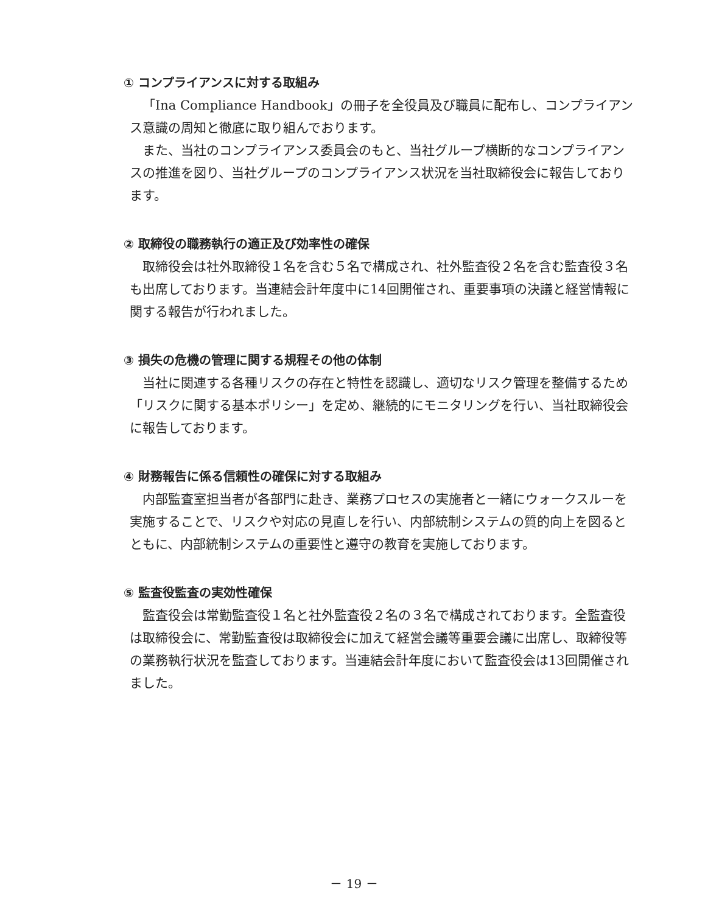① コンプライアンスに対する取組み
「Ina Compliance Handbook」の冊子を全役員及び職員に配布し、コンプライアンス意識の周知と徹底に取り組んでおります。
また、当社のコンプライアンス委員会のもと、当社グループ横断的なコンプライアンスの推進を図り、当社グループのコンプライアンス状況を当社取締役会に報告しております。
② 取締役の職務執行の適正及び効率性の確保
取締役会は社外取締役１名を含む５名で構成され、社外監査役２名を含む監査役３名も出席しております。当連結会計年度中に14回開催され、重要事項の決議と経営情報に関する報告が行われました。
③ 損失の危機の管理に関する規程その他の体制
当社に関連する各種リスクの存在と特性を認識し、適切なリスク管理を整備するため「リスクに関する基本ポリシー」を定め、継続的にモニタリングを行い、当社取締役会に報告しております。
④ 財務報告に係る信頼性の確保に対する取組み
内部監査室担当者が各部門に赴き、業務プロセスの実施者と一緒にウォークスルーを実施することで、リスクや対応の見直しを行い、内部統制システムの質的向上を図るとともに、内部統制システムの重要性と遵守の教育を実施しております。
⑤ 監査役監査の実効性確保
監査役会は常勤監査役１名と社外監査役２名の３名で構成されております。全監査役は取締役会に、常勤監査役は取締役会に加えて経営会議等重要会議に出席し、取締役等の業務執行状況を監査しております。当連結会計年度において監査役会は13回開催されました。
－ 19 －